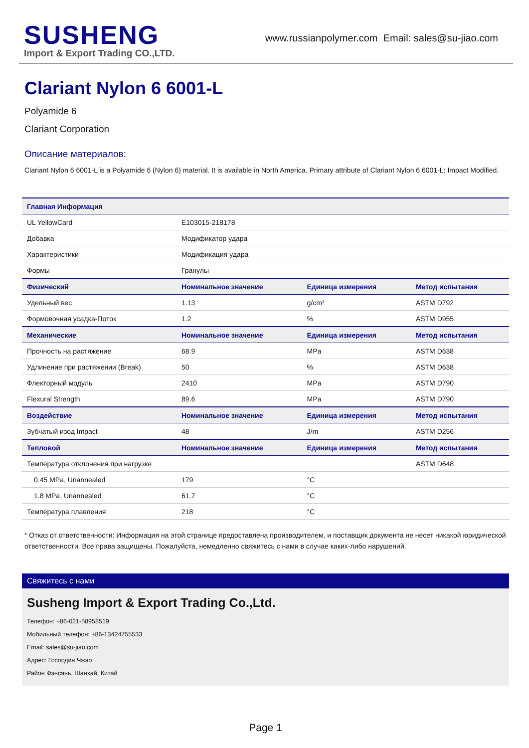SUSHENG
Import & Export Trading CO.,LTD.
www.russianpolymer.com Email: sales@su-jiao.com
Clariant Nylon 6 6001-L
Polyamide 6
Clariant Corporation
Описание материалов:
Clariant Nylon 6 6001-L is a Polyamide 6 (Nylon 6) material. It is available in North America. Primary attribute of Clariant Nylon 6 6001-L: Impact Modified.
| Главная Информация | | | |
| --- | --- | --- | --- |
| UL YellowCard | E103015-218178 | | |
| Добавка | Модификатор удара | | |
| Характеристики | Модификация удара | | |
| Формы | Гранулы | | |
| Физический | Номинальное значение | Единица измерения | Метод испытания |
| Удельный вес | 1.13 | g/cm³ | ASTM D792 |
| Формовочная усадка-Поток | 1.2 | % | ASTM D955 |
| Механические | Номинальное значение | Единица измерения | Метод испытания |
| Прочность на растяжение | 68.9 | MPa | ASTM D638 |
| Удлинение при растяжении (Break) | 50 | % | ASTM D638 |
| Флекторный модуль | 2410 | MPa | ASTM D790 |
| Flexural Strength | 89.6 | MPa | ASTM D790 |
| Воздействие | Номинальное значение | Единица измерения | Метод испытания |
| Зубчатый изод Impact | 48 | J/m | ASTM D256 |
| Тепловой | Номинальное значение | Единица измерения | Метод испытания |
| Температура отклонения при нагрузке | | | ASTM D648 |
| 0.45 MPa, Unannealed | 179 | °C | |
| 1.8 MPa, Unannealed | 61.7 | °C | |
| Температура плавления | 218 | °C | |
* Отказ от ответственности: Информация на этой странице предоставлена производителем, и поставщик документа не несет никакой юридической ответственности. Все права защищены. Пожалуйста, немедленно свяжитесь с нами в случае каких-либо нарушений.
Свяжитесь с нами
Susheng Import & Export Trading Co.,Ltd.
Телефон: +86-021-58958519
Мобильный телефон: +86-13424755533
Email: sales@su-jiao.com
Адрес: Господин Чжао
Район Фэнсянь, Шанхай, Китай
Page 1